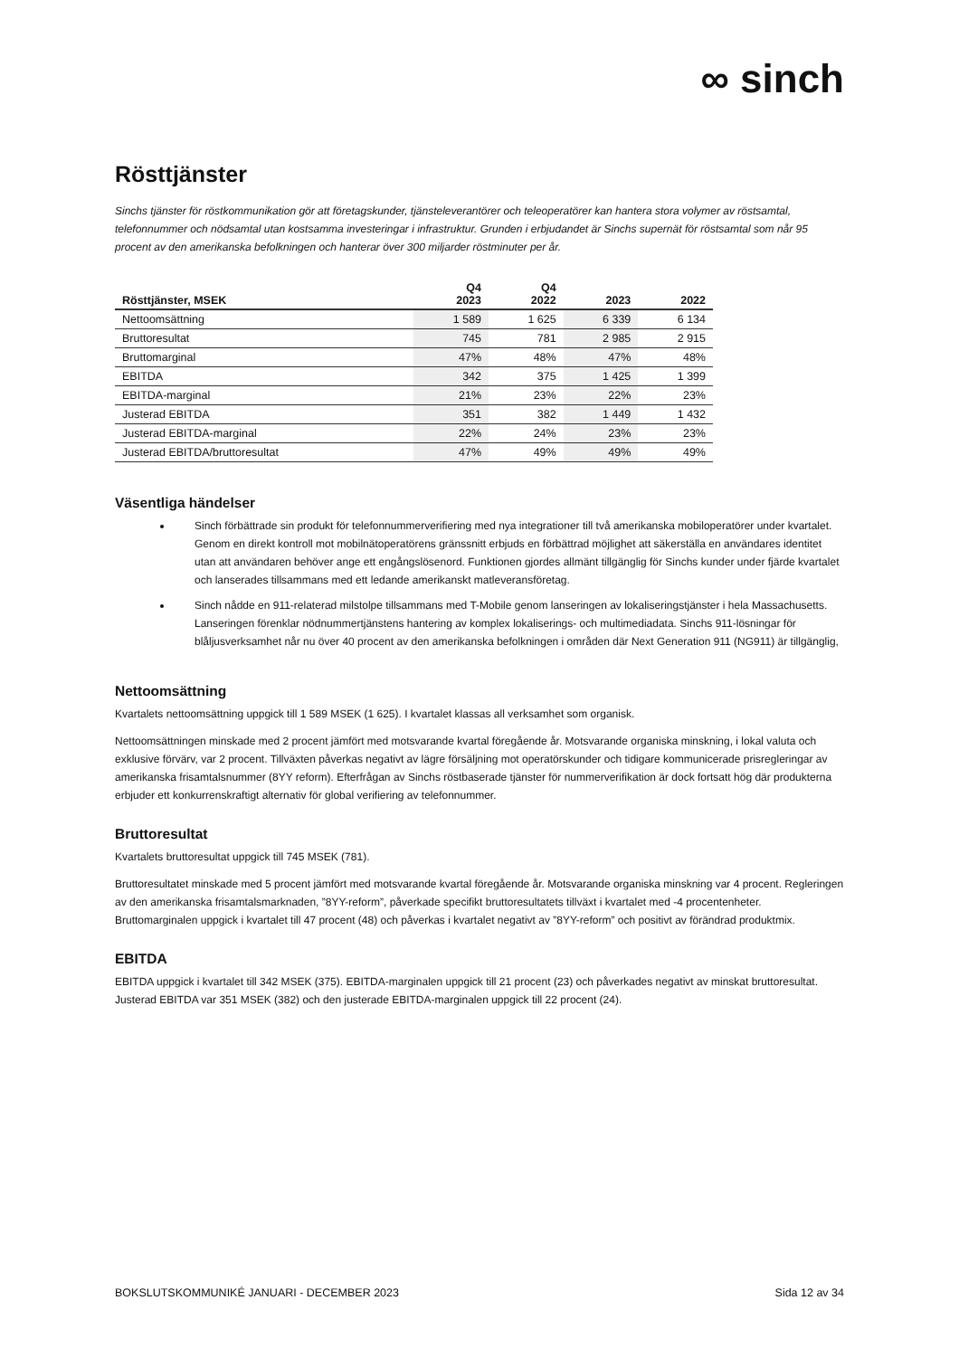∞ sinch
Rösttjänster
Sinchs tjänster för röstkommunikation gör att företagskunder, tjänsteleverantörer och teleoperatörer kan hantera stora volymer av röstsamtal, telefonnummer och nödsamtal utan kostsamma investeringar i infrastruktur. Grunden i erbjudandet är Sinchs supernät för röstsamtal som når 95 procent av den amerikanska befolkningen och hanterar över 300 miljarder röstminuter per år.
| Rösttjänster, MSEK | Q4 2023 | Q4 2022 | 2023 | 2022 |
| --- | --- | --- | --- | --- |
| Nettoomsättning | 1 589 | 1 625 | 6 339 | 6 134 |
| Bruttoresultat | 745 | 781 | 2 985 | 2 915 |
| Bruttomarginal | 47% | 48% | 47% | 48% |
| EBITDA | 342 | 375 | 1 425 | 1 399 |
| EBITDA-marginal | 21% | 23% | 22% | 23% |
| Justerad EBITDA | 351 | 382 | 1 449 | 1 432 |
| Justerad EBITDA-marginal | 22% | 24% | 23% | 23% |
| Justerad EBITDA/bruttoresultat | 47% | 49% | 49% | 49% |
Väsentliga händelser
Sinch förbättrade sin produkt för telefonnummerverifiering med nya integrationer till två amerikanska mobiloperatörer under kvartalet. Genom en direkt kontroll mot mobilnätoperatörens gränssnitt erbjuds en förbättrad möjlighet att säkerställa en användares identitet utan att användaren behöver ange ett engångslösenord. Funktionen gjordes allmänt tillgänglig för Sinchs kunder under fjärde kvartalet och lanserades tillsammans med ett ledande amerikanskt matleveransföretag.
Sinch nådde en 911-relaterad milstolpe tillsammans med T-Mobile genom lanseringen av lokaliseringstjänster i hela Massachusetts. Lanseringen förenklar nödnummertjänstens hantering av komplex lokaliserings- och multimediadata. Sinchs 911-lösningar för blåljusverksamhet når nu över 40 procent av den amerikanska befolkningen i områden där Next Generation 911 (NG911) är tillgänglig,
Nettoomsättning
Kvartalets nettoomsättning uppgick till 1 589 MSEK (1 625). I kvartalet klassas all verksamhet som organisk.
Nettoomsättningen minskade med 2 procent jämfört med motsvarande kvartal föregående år. Motsvarande organiska minskning, i lokal valuta och exklusive förvärv, var 2 procent. Tillväxten påverkas negativt av lägre försäljning mot operatörskunder och tidigare kommunicerade prisregleringar av amerikanska frisamtalsnummer (8YY reform). Efterfrågan av Sinchs röstbaserade tjänster för nummerverifikation är dock fortsatt hög där produkterna erbjuder ett konkurrenskraftigt alternativ för global verifiering av telefonnummer.
Bruttoresultat
Kvartalets bruttoresultat uppgick till 745 MSEK (781).
Bruttoresultatet minskade med 5 procent jämfört med motsvarande kvartal föregående år. Motsvarande organiska minskning var 4 procent. Regleringen av den amerikanska frisamtalsmarknaden, ”8YY-reform”, påverkade specifikt bruttoresultatets tillväxt i kvartalet med -4 procentenheter. Bruttomarginalen uppgick i kvartalet till 47 procent (48) och påverkas i kvartalet negativt av ”8YY-reform” och positivt av förändrad produktmix.
EBITDA
EBITDA uppgick i kvartalet till 342 MSEK (375). EBITDA-marginalen uppgick till 21 procent (23) och påverkades negativt av minskat bruttoresultat. Justerad EBITDA var 351 MSEK (382) och den justerade EBITDA-marginalen uppgick till 22 procent (24).
BOKSLUTSKOMMUNIKÉ JANUARI - DECEMBER 2023 Sida 12 av 34